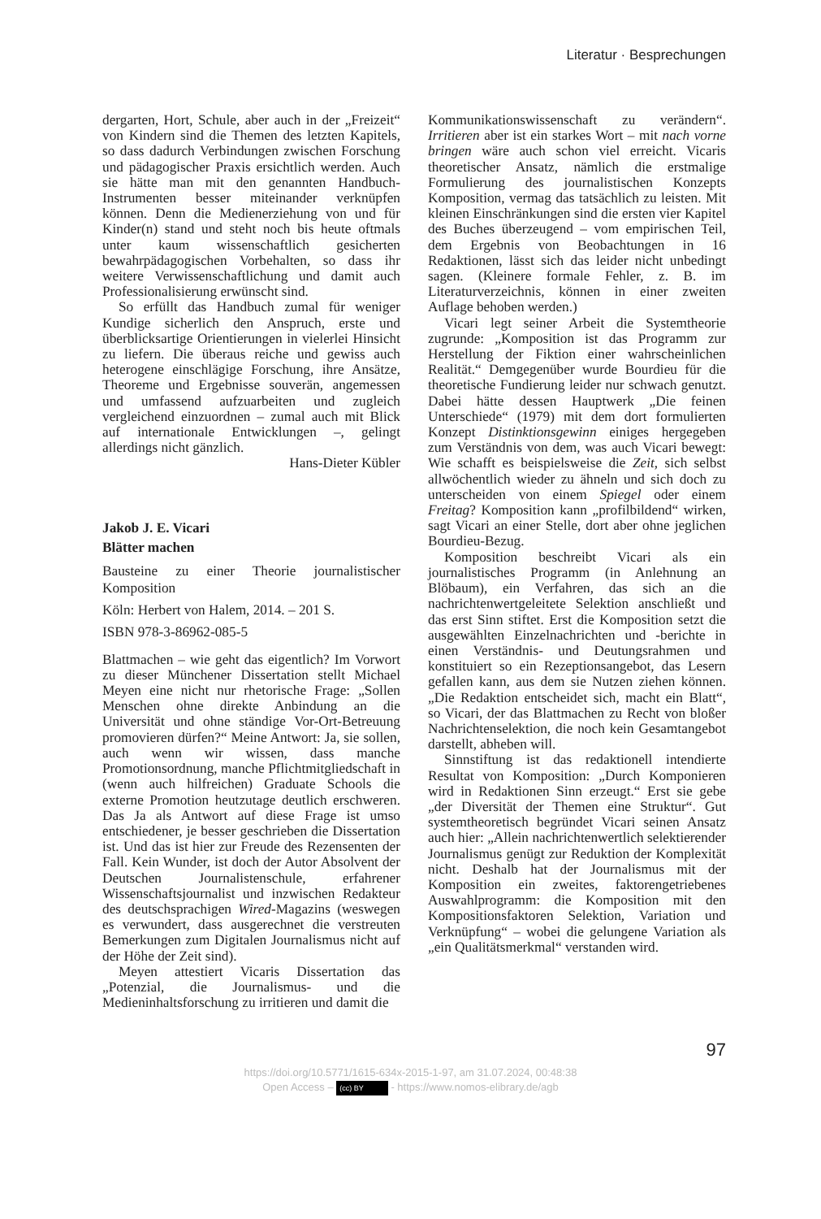Literatur · Besprechungen
dergarten, Hort, Schule, aber auch in der „Freizeit“ von Kindern sind die Themen des letzten Kapitels, so dass dadurch Verbindungen zwischen Forschung und pädagogischer Praxis ersichtlich werden. Auch sie hätte man mit den genannten Handbuch-Instrumenten besser miteinander verknüpfen können. Denn die Medienerziehung von und für Kinder(n) stand und steht noch bis heute oftmals unter kaum wissenschaftlich gesicherten bewahrpädagogischen Vorbehalten, so dass ihr weitere Verwissenschaftlichung und damit auch Professionalisierung erwünscht sind.
So erfüllt das Handbuch zumal für weniger Kundige sicherlich den Anspruch, erste und überblicksartige Orientierungen in vielerlei Hinsicht zu liefern. Die überaus reiche und gewiss auch heterogene einschlägige Forschung, ihre Ansätze, Theoreme und Ergebnisse souverän, angemessen und umfassend aufzuarbeiten und zugleich vergleichend einzuordnen – zumal auch mit Blick auf internationale Entwicklungen –, gelingt allerdings nicht gänzlich.
Hans-Dieter Kübler
Jakob J. E. Vicari
Blätter machen
Bausteine zu einer Theorie journalistischer Komposition
Köln: Herbert von Halem, 2014. – 201 S.
ISBN 978-3-86962-085-5
Blattmachen – wie geht das eigentlich? Im Vorwort zu dieser Münchener Dissertation stellt Michael Meyen eine nicht nur rhetorische Frage: „Sollen Menschen ohne direkte Anbindung an die Universität und ohne ständige Vor-Ort-Betreuung promovieren dürfen?“ Meine Antwort: Ja, sie sollen, auch wenn wir wissen, dass manche Promotionsordnung, manche Pflichtmitgliedschaft in (wenn auch hilfreichen) Graduate Schools die externe Promotion heutzutage deutlich erschweren. Das Ja als Antwort auf diese Frage ist umso entschiedener, je besser geschrieben die Dissertation ist. Und das ist hier zur Freude des Rezensenten der Fall. Kein Wunder, ist doch der Autor Absolvent der Deutschen Journalistenschule, erfahrener Wissenschaftsjournalist und inzwischen Redakteur des deutschsprachigen Wired-Magazins (weswegen es verwundert, dass ausgerechnet die verstreuten Bemerkungen zum Digitalen Journalismus nicht auf der Höhe der Zeit sind).
Meyen attestiert Vicaris Dissertation das „Potenzial, die Journalismus- und die Medieninhaltsforschung zu irritieren und damit die
Kommunikationswissenschaft zu verändern“. Irritieren aber ist ein starkes Wort – mit nach vorne bringen wäre auch schon viel erreicht. Vicaris theoretischer Ansatz, nämlich die erstmalige Formulierung des journalistischen Konzepts Komposition, vermag das tatsächlich zu leisten. Mit kleinen Einschränkungen sind die ersten vier Kapitel des Buches überzeugend – vom empirischen Teil, dem Ergebnis von Beobachtungen in 16 Redaktionen, lässt sich das leider nicht unbedingt sagen. (Kleinere formale Fehler, z. B. im Literaturverzeichnis, können in einer zweiten Auflage behoben werden.)
Vicari legt seiner Arbeit die Systemtheorie zugrunde: „Komposition ist das Programm zur Herstellung der Fiktion einer wahrscheinlichen Realität.“ Demgegenüber wurde Bourdieu für die theoretische Fundierung leider nur schwach genutzt. Dabei hätte dessen Hauptwerk „Die feinen Unterschiede“ (1979) mit dem dort formulierten Konzept Distinktionsgewinn einiges hergegeben zum Verständnis von dem, was auch Vicari bewegt: Wie schafft es beispielsweise die Zeit, sich selbst allwöchentlich wieder zu ähneln und sich doch zu unterscheiden von einem Spiegel oder einem Freitag? Komposition kann „profilbildend“ wirken, sagt Vicari an einer Stelle, dort aber ohne jeglichen Bourdieu-Bezug.
Komposition beschreibt Vicari als ein journalistisches Programm (in Anlehnung an Blöbaum), ein Verfahren, das sich an die nachrichtenwertgeleitete Selektion anschließt und das erst Sinn stiftet. Erst die Komposition setzt die ausgewählten Einzelnachrichten und -berichte in einen Verständnis- und Deutungsrahmen und konstituiert so ein Rezeptionsangebot, das Lesern gefallen kann, aus dem sie Nutzen ziehen können. „Die Redaktion entscheidet sich, macht ein Blatt“, so Vicari, der das Blattmachen zu Recht von bloßer Nachrichtenselektion, die noch kein Gesamtangebot darstellt, abheben will.
Sinnstiftung ist das redaktionell intendierte Resultat von Komposition: „Durch Komponieren wird in Redaktionen Sinn erzeugt.“ Erst sie gebe „der Diversität der Themen eine Struktur“. Gut systemtheoretisch begründet Vicari seinen Ansatz auch hier: „Allein nachrichtenwertlich selektierender Journalismus genügt zur Reduktion der Komplexität nicht. Deshalb hat der Journalismus mit der Komposition ein zweites, faktorengetriebenes Auswahlprogramm: die Komposition mit den Kompositionsfaktoren Selektion, Variation und Verknüpfung“ – wobei die gelungene Variation als „ein Qualitätsmerkmal“ verstanden wird.
97
https://doi.org/10.5771/1615-634x-2015-1-97, am 31.07.2024, 00:48:38
Open Access – (cc) BY - https://www.nomos-elibrary.de/agb